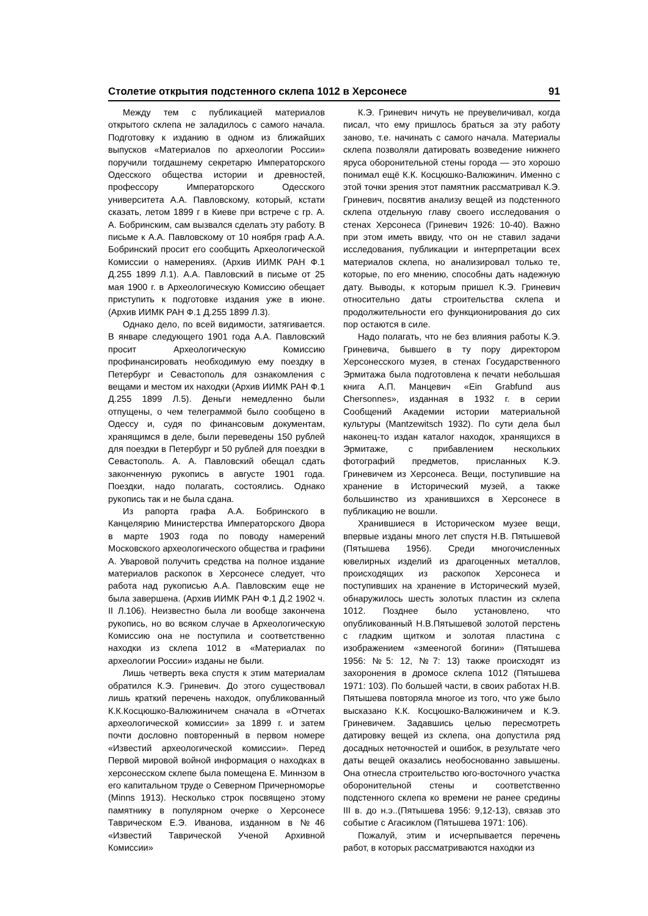Столетие открытия подстенного склепа 1012 в Херсонесе 91
Между тем с публикацией материалов открытого склепа не заладилось с самого начала. Подготовку к изданию в одном из ближайших выпусков «Материалов по археологии России» поручили тогдашнему секретарю Императорского Одесского общества истории и древностей, профессору Императорского Одесского университета А.А. Павловскому, который, кстати сказать, летом 1899 г в Киеве при встрече с гр. А. А. Бобринским, сам вызвался сделать эту работу. В письме к А.А. Павловскому от 10 ноября граф А.А. Бобринский просит его сообщить Археологической Комиссии о намерениях. (Архив ИИМК РАН Ф.1 Д.255 1899 Л.1). А.А. Павловский в письме от 25 мая 1900 г. в Археологическую Комиссию обещает приступить к подготовке издания уже в июне. (Архив ИИМК РАН Ф.1 Д.255 1899 Л.3).
Однако дело, по всей видимости, затягивается. В январе следующего 1901 года А.А. Павловский просит Археологическую Комиссию профинансировать необходимую ему поездку в Петербург и Севастополь для ознакомления с вещами и местом их находки (Архив ИИМК РАН Ф.1 Д.255 1899 Л.5). Деньги немедленно были отпущены, о чем телеграммой было сообщено в Одессу и, судя по финансовым документам, хранящимся в деле, были переведены 150 рублей для поездки в Петербург и 50 рублей для поездки в Севастополь. А. А. Павловский обещал сдать законченную рукопись в августе 1901 года. Поездки, надо полагать, состоялись. Однако рукопись так и не была сдана.
Из рапорта графа А.А. Бобринского в Канцелярию Министерства Императорского Двора в марте 1903 года по поводу намерений Московского археологического общества и графини А. Уваровой получить средства на полное издание материалов раскопок в Херсонесе следует, что работа над рукописью А.А. Павловским еще не была завершена. (Архив ИИМК РАН Ф.1 Д.2 1902 ч. II Л.106). Неизвестно была ли вообще закончена рукопись, но во всяком случае в Археологическую Комиссию она не поступила и соответственно находки из склепа 1012 в «Материалах по археологии России» изданы не были.
Лишь четверть века спустя к этим материалам обратился К.Э. Гриневич. До этого существовал лишь краткий перечень находок, опубликованный К.К.Косцюшко-Валюжиничем сначала в «Отчетах археологической комиссии» за 1899 г. и затем почти дословно повторенный в первом номере «Известий археологической комиссии». Перед Первой мировой войной информация о находках в херсонесском склепе была помещена Е. Миннзом в его капитальном труде о Северном Причерноморье (Minns 1913). Несколько строк посвящено этому памятнику в популярном очерке о Херсонесе Таврическом Е.Э. Иванова, изданном в №46 «Известий Таврической Ученой Архивной Комиссии»
К.Э. Гриневич ничуть не преувеличивал, когда писал, что ему пришлось браться за эту работу заново, т.е. начинать с самого начала. Материалы склепа позволяли датировать возведение нижнего яруса оборонительной стены города — это хорошо понимал ещё К.К. Косцюшко-Валюжинич. Именно с этой точки зрения этот памятник рассматривал К.Э. Гриневич, посвятив анализу вещей из подстенного склепа отдельную главу своего исследования о стенах Херсонеса (Гриневич 1926: 10-40). Важно при этом иметь ввиду, что он не ставил задачи исследования, публикации и интерпретации всех материалов склепа, но анализировал только те, которые, по его мнению, способны дать надежную дату. Выводы, к которым пришел К.Э. Гриневич относительно даты строительства склепа и продолжительности его функционирования до сих пор остаются в силе.
Надо полагать, что не без влияния работы К.Э. Гриневича, бывшего в ту пору директором Херсонесского музея, в стенах Государственного Эрмитажа была подготовлена к печати небольшая книга А.П. Манцевич «Ein Grabfund aus Chersonnes», изданная в 1932 г. в серии Сообщений Академии истории материальной культуры (Mantzewitsch 1932). По сути дела был наконец-то издан каталог находок, хранящихся в Эрмитаже, с прибавлением нескольких фотографий предметов, присланных К.Э. Гриневичем из Херсонеса. Вещи, поступившие на хранение в Исторический музей, а также большинство из хранившихся в Херсонесе в публикацию не вошли.
Хранившиеся в Историческом музее вещи, впервые изданы много лет спустя Н.В. Пятышевой (Пятышева 1956). Среди многочисленных ювелирных изделий из драгоценных металлов, происходящих из раскопок Херсонеса и поступивших на хранение в Исторический музей, обнаружилось шесть золотых пластин из склепа 1012. Позднее было установлено, что опубликованный Н.В.Пятышевой золотой перстень с гладким щитком и золотая пластина с изображением «змееногой богини» (Пятышева 1956: №5: 12, №7: 13) также происходят из захоронения в дромосе склепа 1012 (Пятышева 1971: 103). По большей части, в своих работах Н.В. Пятышева повторяла многое из того, что уже было высказано К.К. Косцюшко-Валюжиничем и К.Э. Гриневичем. Задавшись целью пересмотреть датировку вещей из склепа, она допустила ряд досадных неточностей и ошибок, в результате чего даты вещей оказались необоснованно завышены. Она отнесла строительство юго-восточного участка оборонительной стены и соответственно подстенного склепа ко времени не ранее средины III в. до н.э..(Пятышева 1956: 9,12-13), связав это событие с Агасиклом (Пятышева 1971: 106).
Пожалуй, этим и исчерпывается перечень работ, в которых рассматриваются находки из